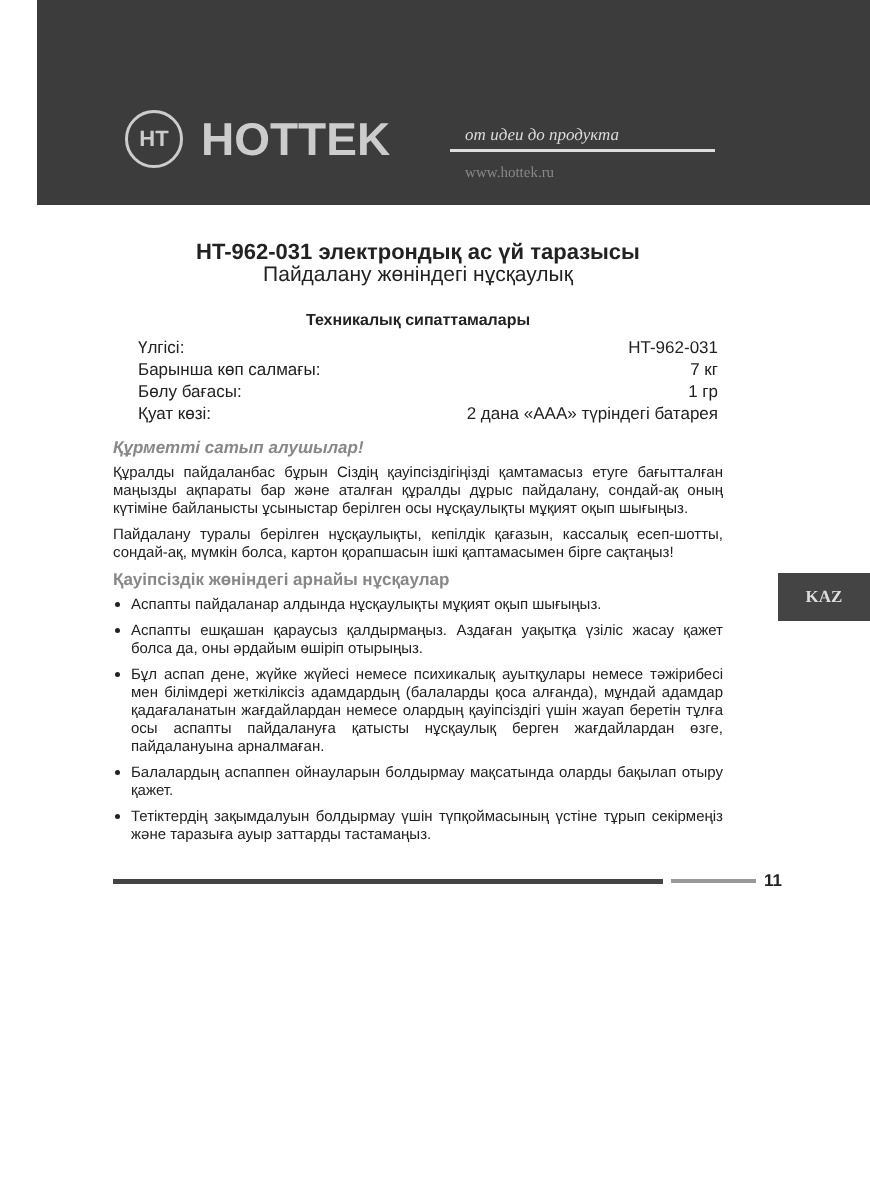HT
HOTTEK
от идеи до продукта
www.hottek.ru
HT-962-031 электрондық ас үй таразысы
Пайдалану жөніндегі нұсқаулық
Техникалық сипаттамалары
| Үлгісі: | HT-962-031 |
| Барынша көп салмағы: | 7 кг |
| Бөлу бағасы: | 1 гр |
| Қуат көзі: | 2 дана «AAA» түріндегі батарея |
Құрметті сатып алушылар!
Құралды пайдаланбас бұрын Сіздің қауіпсіздігіңізді қамтамасыз етуге бағытталған маңызды ақпараты бар және аталған құралды дұрыс пайдалану, сондай-ақ оның күтіміне байланысты ұсыныстар берілген осы нұсқаулықты мұқият оқып шығыңыз.
Пайдалану туралы берілген нұсқаулықты, кепілдік қағазын, кассалық есеп-шотты, сондай-ақ, мүмкін болса, картон қорапшасын ішкі қаптамасымен бірге сақтаңыз!
Қауіпсіздік жөніндегі арнайы нұсқаулар
Аспапты пайдаланар алдында нұсқаулықты мұқият оқып шығыңыз.
Аспапты ешқашан қараусыз қалдырмаңыз. Аздаған уақытқа үзіліс жасау қажет болса да, оны әрдайым өшіріп отырыңыз.
Бұл аспап дене, жүйке жүйесі немесе психикалық ауытқулары немесе тәжірибесі мен білімдері жеткіліксіз адамдардың (балаларды қоса алғанда), мұндай адамдар қадағаланатын жағдайлардан немесе олардың қауіпсіздігі үшін жауап беретін тұлға осы аспапты пайдалануға қатысты нұсқаулық берген жағдайлардан өзге, пайдалануына арналмаған.
Балалардың аспаппен ойнауларын болдырмау мақсатында оларды бақылап отыру қажет.
Тетіктердің зақымдалуын болдырмау үшін түпқоймасының үстіне тұрып секірмеңіз және таразыға ауыр заттарды тастамаңыз.
KAZ
11